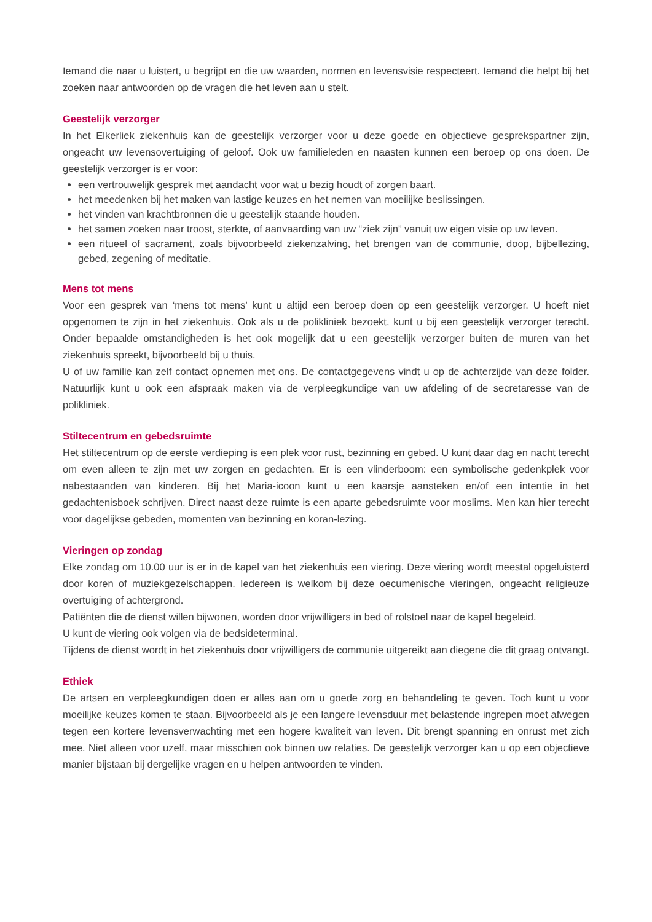Iemand die naar u luistert, u begrijpt en die uw waarden, normen en levensvisie respecteert. Iemand die helpt bij het zoeken naar antwoorden op de vragen die het leven aan u stelt.
Geestelijk verzorger
In het Elkerliek ziekenhuis kan de geestelijk verzorger voor u deze goede en objectieve gesprekspartner zijn, ongeacht uw levensovertuiging of geloof. Ook uw familieleden en naasten kunnen een beroep op ons doen. De geestelijk verzorger is er voor:
een vertrouwelijk gesprek met aandacht voor wat u bezig houdt of zorgen baart.
het meedenken bij het maken van lastige keuzes en het nemen van moeilijke beslissingen.
het vinden van krachtbronnen die u geestelijk staande houden.
het samen zoeken naar troost, sterkte, of aanvaarding van uw “ziek zijn” vanuit uw eigen visie op uw leven.
een ritueel of sacrament, zoals bijvoorbeeld ziekenzalving, het brengen van de communie, doop, bijbellezing, gebed, zegening of meditatie.
Mens tot mens
Voor een gesprek van ‘mens tot mens’ kunt u altijd een beroep doen op een geestelijk verzorger. U hoeft niet opgenomen te zijn in het ziekenhuis. Ook als u de polikliniek bezoekt, kunt u bij een geestelijk verzorger terecht. Onder bepaalde omstandigheden is het ook mogelijk dat u een geestelijk verzorger buiten de muren van het ziekenhuis spreekt, bijvoorbeeld bij u thuis.
U of uw familie kan zelf contact opnemen met ons. De contactgegevens vindt u op de achterzijde van deze folder. Natuurlijk kunt u ook een afspraak maken via de verpleegkundige van uw afdeling of de secretaresse van de polikliniek.
Stiltecentrum en gebedsruimte
Het stiltecentrum op de eerste verdieping is een plek voor rust, bezinning en gebed. U kunt daar dag en nacht terecht om even alleen te zijn met uw zorgen en gedachten. Er is een vlinderboom: een symbolische gedenkplek voor nabestaanden van kinderen. Bij het Maria-icoon kunt u een kaarsje aansteken en/of een intentie in het gedachtenisboek schrijven. Direct naast deze ruimte is een aparte gebedsruimte voor moslims. Men kan hier terecht voor dagelijkse gebeden, momenten van bezinning en koran-lezing.
Vieringen op zondag
Elke zondag om 10.00 uur is er in de kapel van het ziekenhuis een viering. Deze viering wordt meestal opgeluisterd door koren of muziekgezelschappen. Iedereen is welkom bij deze oecumenische vieringen, ongeacht religieuze overtuiging of achtergrond.
Patiënten die de dienst willen bijwonen, worden door vrijwilligers in bed of rolstoel naar de kapel begeleid.
U kunt de viering ook volgen via de bedsideterminal.
Tijdens de dienst wordt in het ziekenhuis door vrijwilligers de communie uitgereikt aan diegene die dit graag ontvangt.
Ethiek
De artsen en verpleegkundigen doen er alles aan om u goede zorg en behandeling te geven. Toch kunt u voor moeilijke keuzes komen te staan. Bijvoorbeeld als je een langere levensduur met belastende ingrepen moet afwegen tegen een kortere levensverwachting met een hogere kwaliteit van leven. Dit brengt spanning en onrust met zich mee. Niet alleen voor uzelf, maar misschien ook binnen uw relaties. De geestelijk verzorger kan u op een objectieve manier bijstaan bij dergelijke vragen en u helpen antwoorden te vinden.